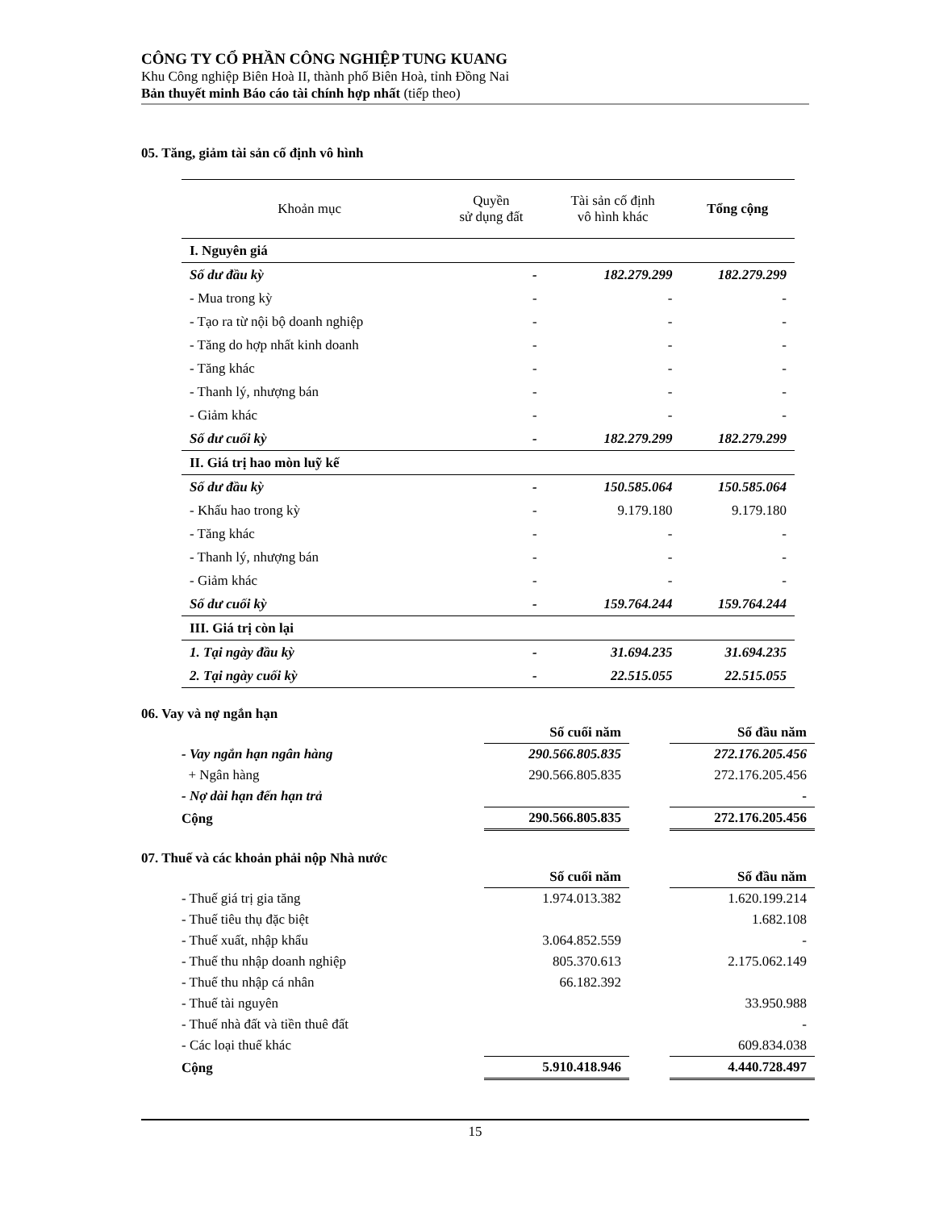CÔNG TY CỔ PHẦN CÔNG NGHIỆP TUNG KUANG
Khu Công nghiệp Biên Hoà II, thành phố Biên Hoà, tỉnh Đồng Nai
Bản thuyết minh Báo cáo tài chính hợp nhất (tiếp theo)
05. Tăng, giảm tài sản cố định vô hình
| Khoản mục | Quyền sử dụng đất | Tài sản cố định vô hình khác | Tổng cộng |
| --- | --- | --- | --- |
| I. Nguyên giá | | | |
| Số dư đầu kỳ | - | 182.279.299 | 182.279.299 |
| - Mua trong kỳ | - | - | - |
| - Tạo ra từ nội bộ doanh nghiệp | - | - | - |
| - Tăng do hợp nhất kinh doanh | - | - | - |
| - Tăng khác | - | - | - |
| - Thanh lý, nhượng bán | - | - | - |
| - Giảm khác | - | - | - |
| Số dư cuối kỳ | - | 182.279.299 | 182.279.299 |
| II. Giá trị hao mòn luỹ kế | | | |
| Số dư đầu kỳ | - | 150.585.064 | 150.585.064 |
| - Khấu hao trong kỳ | - | 9.179.180 | 9.179.180 |
| - Tăng khác | - | - | - |
| - Thanh lý, nhượng bán | - | - | - |
| - Giảm khác | - | - | - |
| Số dư cuối kỳ | - | 159.764.244 | 159.764.244 |
| III. Giá trị còn lại | | | |
| 1. Tại ngày đầu kỳ | - | 31.694.235 | 31.694.235 |
| 2. Tại ngày cuối kỳ | - | 22.515.055 | 22.515.055 |
06. Vay và nợ ngắn hạn
| | Số cuối năm | | Số đầu năm |
| - Vay ngắn hạn ngân hàng | 290.566.805.835 | | 272.176.205.456 |
| + Ngân hàng | 290.566.805.835 | | 272.176.205.456 |
| - Nợ dài hạn đến hạn trả | | | - |
| Cộng | 290.566.805.835 | | 272.176.205.456 |
07. Thuế và các khoản phải nộp Nhà nước
| | Số cuối năm | | Số đầu năm |
| - Thuế giá trị gia tăng | 1.974.013.382 | | 1.620.199.214 |
| - Thuế tiêu thụ đặc biệt | | | 1.682.108 |
| - Thuế xuất, nhập khẩu | 3.064.852.559 | | - |
| - Thuế thu nhập doanh nghiệp | 805.370.613 | | 2.175.062.149 |
| - Thuế thu nhập cá nhân | 66.182.392 | | |
| - Thuế tài nguyên | | | 33.950.988 |
| - Thuế nhà đất và tiền thuê đất | | | - |
| - Các loại thuế khác | | | 609.834.038 |
| Cộng | 5.910.418.946 | | 4.440.728.497 |
15